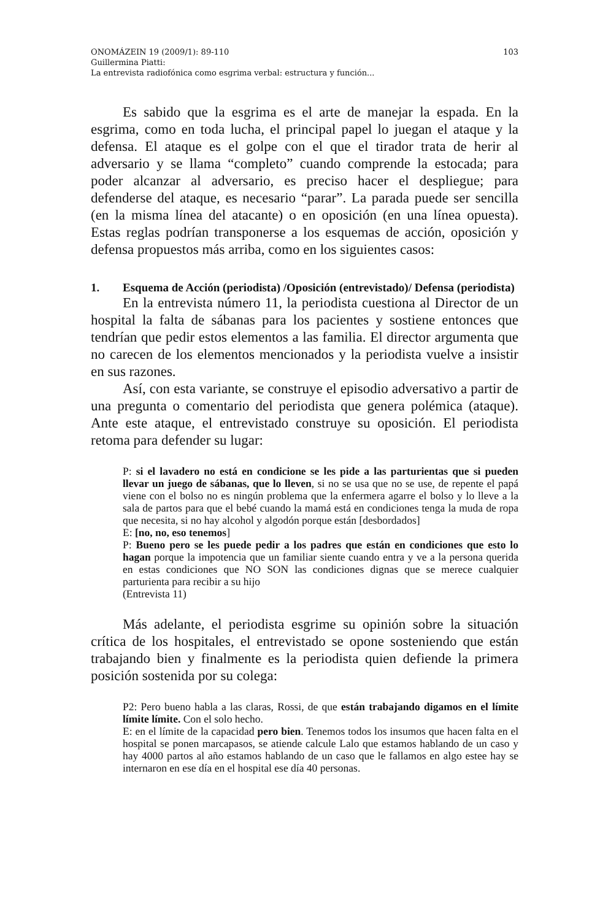ONOMÁZEIN 19 (2009/1): 89-110 103
Guillermina Piatti:
La entrevista radiofónica como esgrima verbal: estructura y función...
Es sabido que la esgrima es el arte de manejar la espada. En la esgrima, como en toda lucha, el principal papel lo juegan el ataque y la defensa. El ataque es el golpe con el que el tirador trata de herir al adversario y se llama “completo” cuando comprende la estocada; para poder alcanzar al adversario, es preciso hacer el despliegue; para defenderse del ataque, es necesario “parar”. La parada puede ser sencilla (en la misma línea del atacante) o en oposición (en una línea opuesta). Estas reglas podrían transponerse a los esquemas de acción, oposición y defensa propuestos más arriba, como en los siguientes casos:
1. Esquema de Acción (periodista) /Oposición (entrevistado)/ Defensa (periodista)
En la entrevista número 11, la periodista cuestiona al Director de un hospital la falta de sábanas para los pacientes y sostiene entonces que tendrían que pedir estos elementos a las familia. El director argumenta que no carecen de los elementos mencionados y la periodista vuelve a insistir en sus razones.
Así, con esta variante, se construye el episodio adversativo a partir de una pregunta o comentario del periodista que genera polémica (ataque). Ante este ataque, el entrevistado construye su oposición. El periodista retoma para defender su lugar:
P: si el lavadero no está en condicione se les pide a las parturientas que si pueden llevar un juego de sábanas, que lo lleven, si no se usa que no se use, de repente el papá viene con el bolso no es ningún problema que la enfermera agarre el bolso y lo lleve a la sala de partos para que el bebé cuando la mamá está en condiciones tenga la muda de ropa que necesita, si no hay alcohol y algodón porque están [desbordados]
E: [no, no, eso tenemos]
P: Bueno pero se les puede pedir a los padres que están en condiciones que esto lo hagan porque la impotencia que un familiar siente cuando entra y ve a la persona querida en estas condiciones que NO SON las condiciones dignas que se merece cualquier parturienta para recibir a su hijo
(Entrevista 11)
Más adelante, el periodista esgrime su opinión sobre la situación crítica de los hospitales, el entrevistado se opone sosteniendo que están trabajando bien y finalmente es la periodista quien defiende la primera posición sostenida por su colega:
P2: Pero bueno habla a las claras, Rossi, de que están trabajando digamos en el límite límite límite. Con el solo hecho.
E: en el límite de la capacidad pero bien. Tenemos todos los insumos que hacen falta en el hospital se ponen marcapasos, se atiende calcule Lalo que estamos hablando de un caso y hay 4000 partos al año estamos hablando de un caso que le fallamos en algo estee hay se internaron en ese día en el hospital ese día 40 personas.